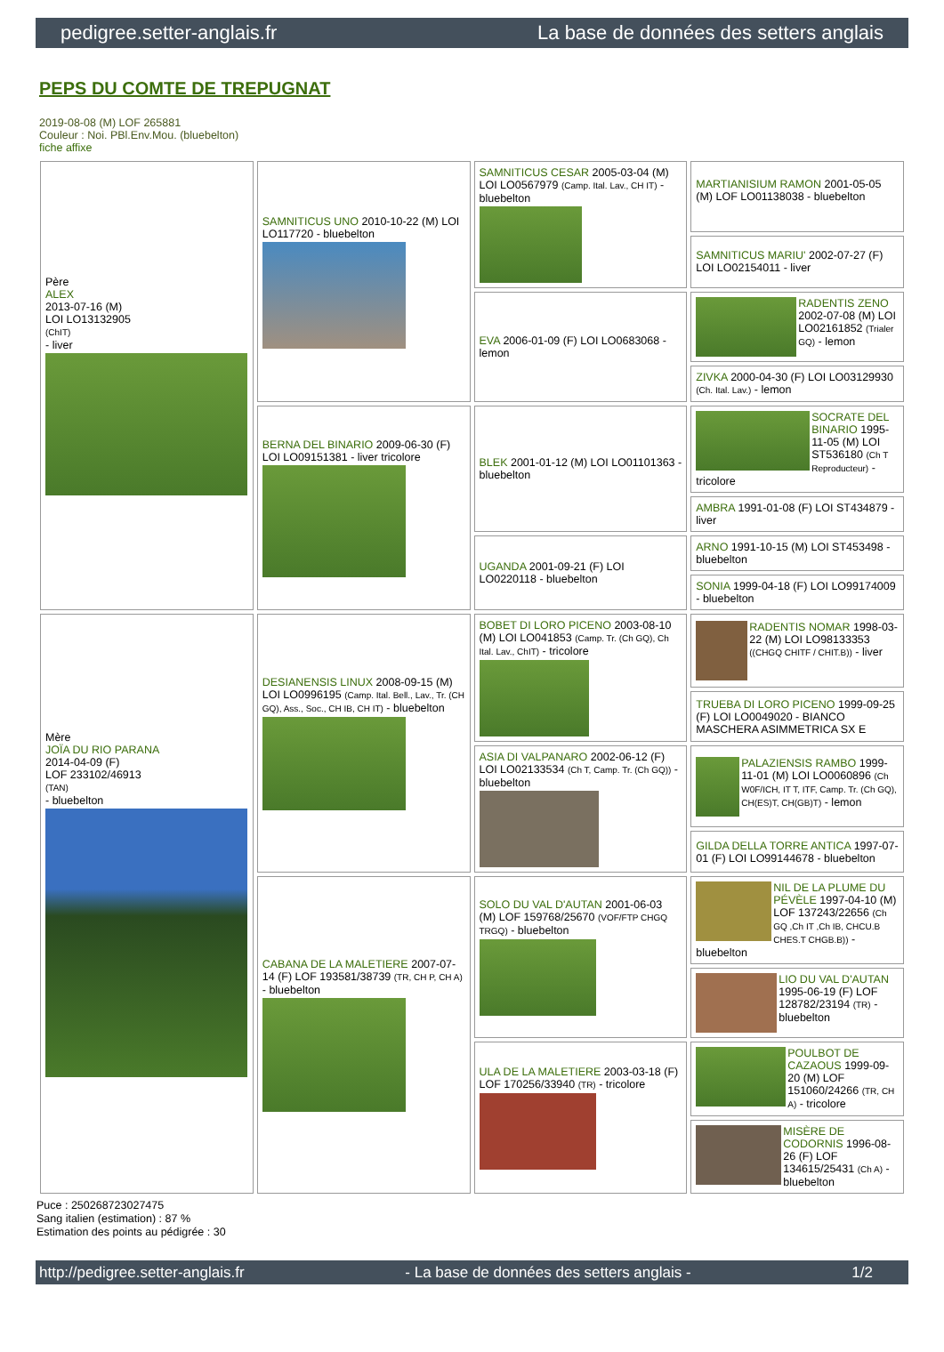pedigree.setter-anglais.fr La base de données des setters anglais
PEPS DU COMTE DE TREPUGNAT
2019-08-08 (M) LOF 265881
Couleur : Noi. PBl.Env.Mou. (bluebelton)
fiche affixe
| Père ALEX 2013-07-16 (M) LOI LO13132905 (ChIT) - liver | SAMNITICUS UNO 2010-10-22 (M) LOI LO117720 - bluebelton | SAMNITICUS CESAR 2005-03-04 (M) LOI LO0567979 (Camp. Ital. Lav., CH IT) - bluebelton | MARTIANISIUM RAMON 2001-05-05 (M) LOF LO01138038 - bluebelton |
| | | | SAMNITICUS MARIU' 2002-07-27 (F) LOI LO02154011 - liver |
| | | EVA 2006-01-09 (F) LOI LO0683068 - lemon | RADENTIS ZENO 2002-07-08 (M) LOI LO02161852 (Trialer GQ) - lemon |
| | | | ZIVKA 2000-04-30 (F) LOI LO03129930 (Ch. Ital. Lav.) - lemon |
| | BERNA DEL BINARIO 2009-06-30 (F) LOI LO09151381 - liver tricolore | BLEK 2001-01-12 (M) LOI LO01101363 - bluebelton | SOCRATE DEL BINARIO 1995-11-05 (M) LOI ST536180 (Ch T Reproducteur) - tricolore |
| | | | AMBRA 1991-01-08 (F) LOI ST434879 - liver |
| | | UGANDA 2001-09-21 (F) LOI LO0220118 - bluebelton | ARNO 1991-10-15 (M) LOI ST453498 - bluebelton |
| | | | SONIA 1999-04-18 (F) LOI LO99174009 - bluebelton |
| Mère JOÏA DU RIO PARANA 2014-04-09 (F) LOF 233102/46913 (TAN) - bluebelton | DESIANENSIS LINUX 2008-09-15 (M) LOI LO0996195 (Camp. Ital. Bell., Lav., Tr. (CH GQ), Ass., Soc., CH IB, CH IT) - bluebelton | BOBET DI LORO PICENO 2003-08-10 (M) LOI LO041853 (Camp. Tr. (Ch GQ), Ch Ital. Lav., ChIT) - tricolore | RADENTIS NOMAR 1998-03-22 (M) LOI LO98133353 ((CHGQ CHITF / CHIT.B)) - liver |
| | | | TRUEBA DI LORO PICENO 1999-09-25 (F) LOI LO0049020 - BIANCO MASCHERA ASIMMETRICA SX E |
| | | ASIA DI VALPANARO 2002-06-12 (F) LOI LO02133534 (Ch T, Camp. Tr. (Ch GQ)) - bluebelton | PALAZIENSIS RAMBO 1999-11-01 (M) LOI LO0060896 (Ch W0F/ICH, IT T, ITF, Camp. Tr. (Ch GQ), CH(ES)T, CH(GB)T) - lemon |
| | | | GILDA DELLA TORRE ANTICA 1997-07-01 (F) LOI LO99144678 - bluebelton |
| | CABANA DE LA MALETIERE 2007-07-14 (F) LOF 193581/38739 (TR, CH P, CH A) - bluebelton | SOLO DU VAL D'AUTAN 2001-06-03 (M) LOF 159768/25670 (VOF/FTP CHGQ TRGQ) - bluebelton | NIL DE LA PLUME DU PÉVÈLE 1997-04-10 (M) LOF 137243/22656 (Ch GQ ,Ch IT ,Ch IB, CHCU.B CHES.T CHGB.B)) - bluebelton |
| | | | LIO DU VAL D'AUTAN 1995-06-19 (F) LOF 128782/23194 (TR) - bluebelton |
| | | ULA DE LA MALETIERE 2003-03-18 (F) LOF 170256/33940 (TR) - tricolore | POULBOT DE CAZAOUS 1999-09-20 (M) LOF 151060/24266 (TR, CH A) - tricolore |
| | | | MISÈRE DE CODORNIS 1996-08-26 (F) LOF 134615/25431 (Ch A) - bluebelton |
Puce : 250268723027475
Sang italien (estimation) : 87 %
Estimation des points au pédigrée : 30
http://pedigree.setter-anglais.fr - La base de données des setters anglais - 1/2